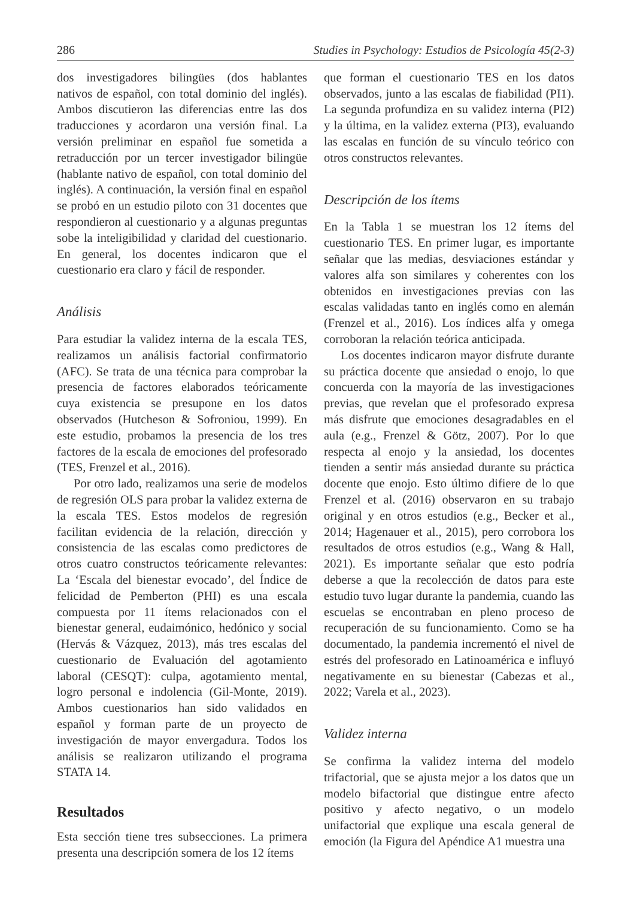286 Studies in Psychology: Estudios de Psicología 45(2-3)
dos investigadores bilingües (dos hablantes nativos de español, con total dominio del inglés). Ambos discutieron las diferencias entre las dos traducciones y acordaron una versión final. La versión preliminar en español fue sometida a retraducción por un tercer investigador bilingüe (hablante nativo de español, con total dominio del inglés). A continuación, la versión final en español se probó en un estudio piloto con 31 docentes que respondieron al cuestionario y a algunas preguntas sobe la inteligibilidad y claridad del cuestionario. En general, los docentes indicaron que el cuestionario era claro y fácil de responder.
Análisis
Para estudiar la validez interna de la escala TES, realizamos un análisis factorial confirmatorio (AFC). Se trata de una técnica para comprobar la presencia de factores elaborados teóricamente cuya existencia se presupone en los datos observados (Hutcheson & Sofroniou, 1999). En este estudio, probamos la presencia de los tres factores de la escala de emociones del profesorado (TES, Frenzel et al., 2016).
Por otro lado, realizamos una serie de modelos de regresión OLS para probar la validez externa de la escala TES. Estos modelos de regresión facilitan evidencia de la relación, dirección y consistencia de las escalas como predictores de otros cuatro constructos teóricamente relevantes: La ‘Escala del bienestar evocado’, del Índice de felicidad de Pemberton (PHI) es una escala compuesta por 11 ítems relacionados con el bienestar general, eudaimónico, hedónico y social (Hervás & Vázquez, 2013), más tres escalas del cuestionario de Evaluación del agotamiento laboral (CESQT): culpa, agotamiento mental, logro personal e indolencia (Gil-Monte, 2019). Ambos cuestionarios han sido validados en español y forman parte de un proyecto de investigación de mayor envergadura. Todos los análisis se realizaron utilizando el programa STATA 14.
Resultados
Esta sección tiene tres subsecciones. La primera presenta una descripción somera de los 12 ítems
que forman el cuestionario TES en los datos observados, junto a las escalas de fiabilidad (PI1). La segunda profundiza en su validez interna (PI2) y la última, en la validez externa (PI3), evaluando las escalas en función de su vínculo teórico con otros constructos relevantes.
Descripción de los ítems
En la Tabla 1 se muestran los 12 ítems del cuestionario TES. En primer lugar, es importante señalar que las medias, desviaciones estándar y valores alfa son similares y coherentes con los obtenidos en investigaciones previas con las escalas validadas tanto en inglés como en alemán (Frenzel et al., 2016). Los índices alfa y omega corroboran la relación teórica anticipada.
Los docentes indicaron mayor disfrute durante su práctica docente que ansiedad o enojo, lo que concuerda con la mayoría de las investigaciones previas, que revelan que el profesorado expresa más disfrute que emociones desagradables en el aula (e.g., Frenzel & Götz, 2007). Por lo que respecta al enojo y la ansiedad, los docentes tienden a sentir más ansiedad durante su práctica docente que enojo. Esto último difiere de lo que Frenzel et al. (2016) observaron en su trabajo original y en otros estudios (e.g., Becker et al., 2014; Hagenauer et al., 2015), pero corrobora los resultados de otros estudios (e.g., Wang & Hall, 2021). Es importante señalar que esto podría deberse a que la recolección de datos para este estudio tuvo lugar durante la pandemia, cuando las escuelas se encontraban en pleno proceso de recuperación de su funcionamiento. Como se ha documentado, la pandemia incrementó el nivel de estrés del profesorado en Latinoamérica e influyó negativamente en su bienestar (Cabezas et al., 2022; Varela et al., 2023).
Validez interna
Se confirma la validez interna del modelo trifactorial, que se ajusta mejor a los datos que un modelo bifactorial que distingue entre afecto positivo y afecto negativo, o un modelo unifactorial que explique una escala general de emoción (la Figura del Apéndice A1 muestra una